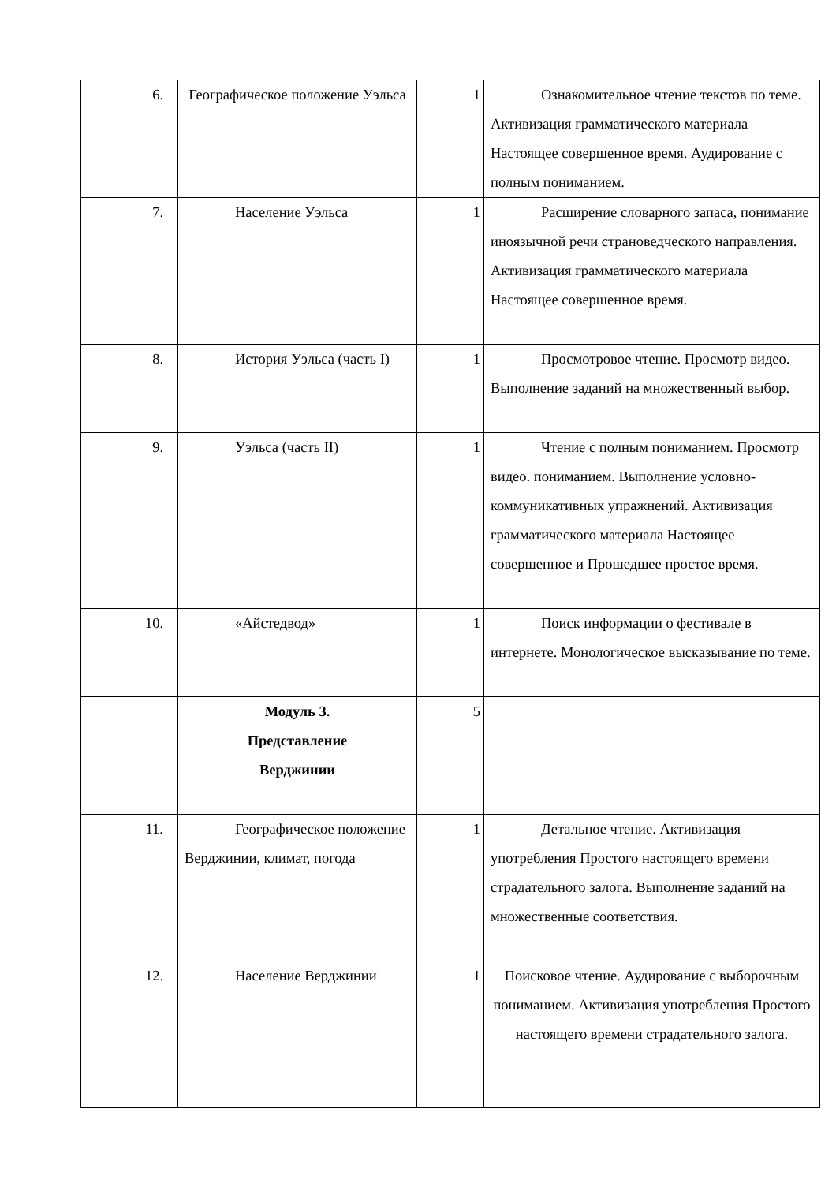| 6. | Географическое положение Уэльса | 1 | Ознакомительное чтение текстов по теме. Активизация грамматического материала Настоящее совершенное время. Аудирование с полным пониманием. |
| 7. | Население Уэльса | 1 | Расширение словарного запаса, понимание иноязычной речи страноведческого направления. Активизация грамматического материала Настоящее совершенное время. |
| 8. | История Уэльса (часть I) | 1 | Просмотровое чтение. Просмотр видео. Выполнение заданий на множественный выбор. |
| 9. | Уэльса (часть II) | 1 | Чтение с полным пониманием. Просмотр видео. пониманием. Выполнение условно-коммуникативных упражнений. Активизация грамматического материала Настоящее совершенное и Прошедшее простое время. |
| 10. | «Айстедвод» | 1 | Поиск информации о фестивале в интернете. Монологическое высказывание по теме. |
| | Модуль 3. Представление Верджинии | 5 | |
| 11. | Географическое положение Верджинии, климат, погода | 1 | Детальное чтение. Активизация употребления Простого настоящего времени страдательного залога. Выполнение заданий на множественные соответствия. |
| 12. | Население Верджинии | 1 | Поисковое чтение. Аудирование с выборочным пониманием. Активизация употребления Простого настоящего времени страдательного залога. |